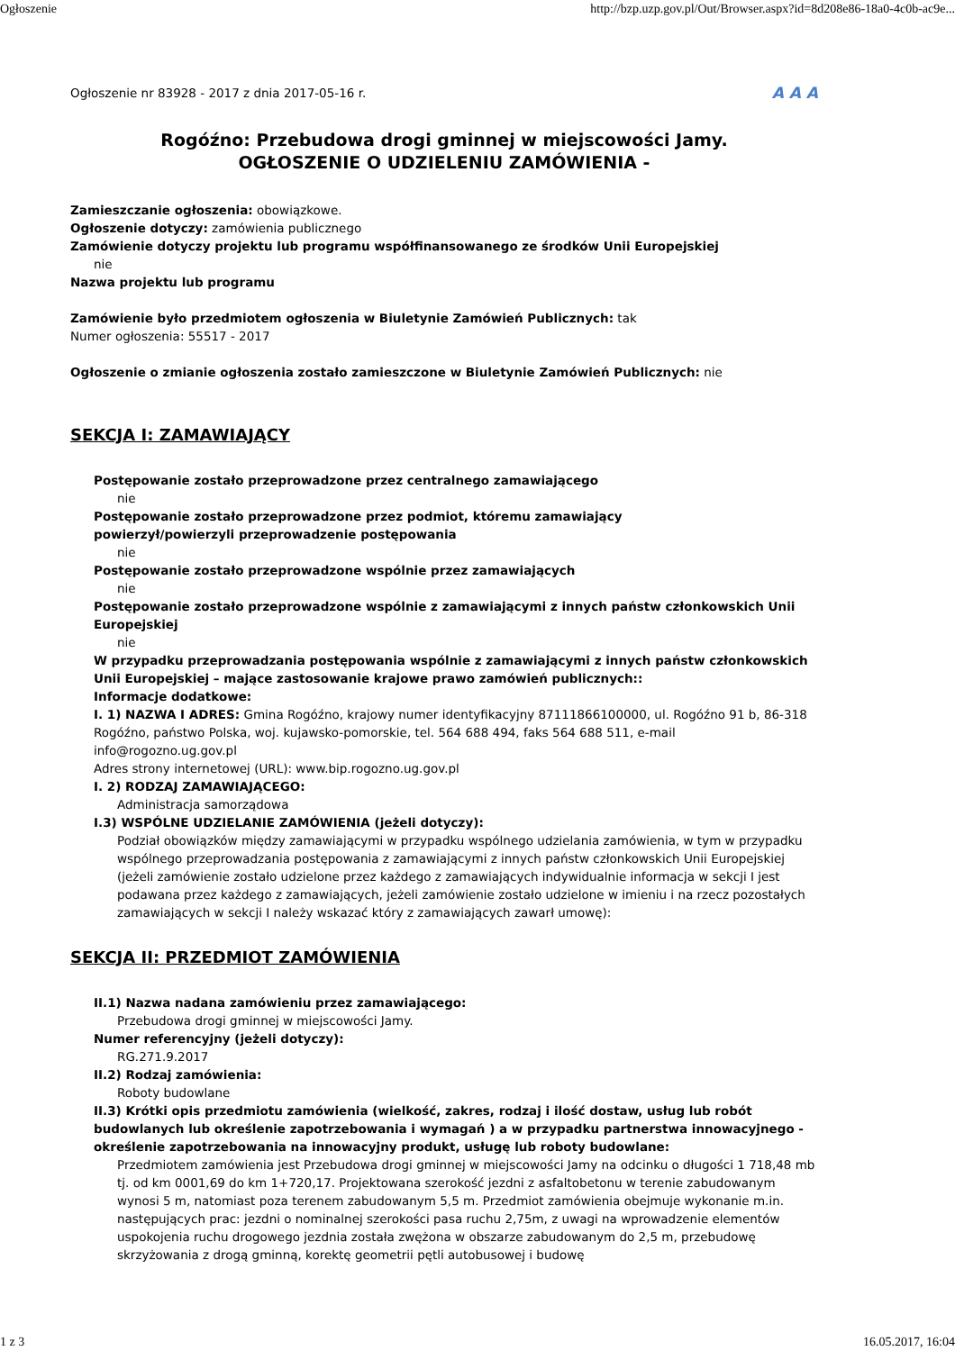Ogłoszenie http://bzp.uzp.gov.pl/Out/Browser.aspx?id=8d208e86-18a0-4c0b-ac9e...
Ogłoszenie nr 83928 - 2017 z dnia 2017-05-16 r. A A A
Rogóźno: Przebudowa drogi gminnej w miejscowości Jamy.
OGŁOSZENIE O UDZIELENIU ZAMÓWIENIA -
Zamieszczanie ogłoszenia: obowiązkowe.
Ogłoszenie dotyczy: zamówienia publicznego
Zamówienie dotyczy projektu lub programu współfinansowanego ze środków Unii Europejskiej
nie
Nazwa projektu lub programu
Zamówienie było przedmiotem ogłoszenia w Biuletynie Zamówień Publicznych: tak
Numer ogłoszenia: 55517 - 2017
Ogłoszenie o zmianie ogłoszenia zostało zamieszczone w Biuletynie Zamówień Publicznych: nie
SEKCJA I: ZAMAWIAJĄCY
Postępowanie zostało przeprowadzone przez centralnego zamawiającego
nie
Postępowanie zostało przeprowadzone przez podmiot, któremu zamawiający
powierzył/powierzyli przeprowadzenie postępowania
nie
Postępowanie zostało przeprowadzone wspólnie przez zamawiających
nie
Postępowanie zostało przeprowadzone wspólnie z zamawiającymi z innych państw członkowskich Unii Europejskiej
nie
W przypadku przeprowadzania postępowania wspólnie z zamawiającymi z innych państw członkowskich Unii Europejskiej – mające zastosowanie krajowe prawo zamówień publicznych::
Informacje dodatkowe:
I. 1) NAZWA I ADRES: Gmina Rogóźno, krajowy numer identyfikacyjny 87111866100000, ul. Rogóźno 91 b, 86-318 Rogóźno, państwo Polska, woj. kujawsko-pomorskie, tel. 564 688 494, faks 564 688 511, e-mail info@rogozno.ug.gov.pl
Adres strony internetowej (URL): www.bip.rogozno.ug.gov.pl
I. 2) RODZAJ ZAMAWIAJĄCEGO:
Administracja samorządowa
I.3) WSPÓLNE UDZIELANIE ZAMÓWIENIA (jeżeli dotyczy):
Podział obowiązków między zamawiającymi w przypadku wspólnego udzielania zamówienia, w tym w przypadku wspólnego przeprowadzania postępowania z zamawiającymi z innych państw członkowskich Unii Europejskiej (jeżeli zamówienie zostało udzielone przez każdego z zamawiających indywidualnie informacja w sekcji I jest podawana przez każdego z zamawiających, jeżeli zamówienie zostało udzielone w imieniu i na rzecz pozostałych zamawiających w sekcji I należy wskazać który z zamawiających zawarł umowę):
SEKCJA II: PRZEDMIOT ZAMÓWIENIA
II.1) Nazwa nadana zamówieniu przez zamawiającego:
Przebudowa drogi gminnej w miejscowości Jamy.
Numer referencyjny (jeżeli dotyczy):
RG.271.9.2017
II.2) Rodzaj zamówienia:
Roboty budowlane
II.3) Krótki opis przedmiotu zamówienia (wielkość, zakres, rodzaj i ilość dostaw, usług lub robót budowlanych lub określenie zapotrzebowania i wymagań ) a w przypadku partnerstwa innowacyjnego - określenie zapotrzebowania na innowacyjny produkt, usługę lub roboty budowlane:
Przedmiotem zamówienia jest Przebudowa drogi gminnej w miejscowości Jamy na odcinku o długości 1 718,48 mb tj. od km 0001,69 do km 1+720,17. Projektowana szerokość jezdni z asfaltobetonu w terenie zabudowanym wynosi 5 m, natomiast poza terenem zabudowanym 5,5 m. Przedmiot zamówienia obejmuje wykonanie m.in. następujących prac: jezdni o nominalnej szerokości pasa ruchu 2,75m, z uwagi na wprowadzenie elementów uspokojenia ruchu drogowego jezdnia została zwężona w obszarze zabudowanym do 2,5 m, przebudowę skrzyżowania z drogą gminną, korektę geometrii pętli autobusowej i budowę
1 z 3 16.05.2017, 16:04